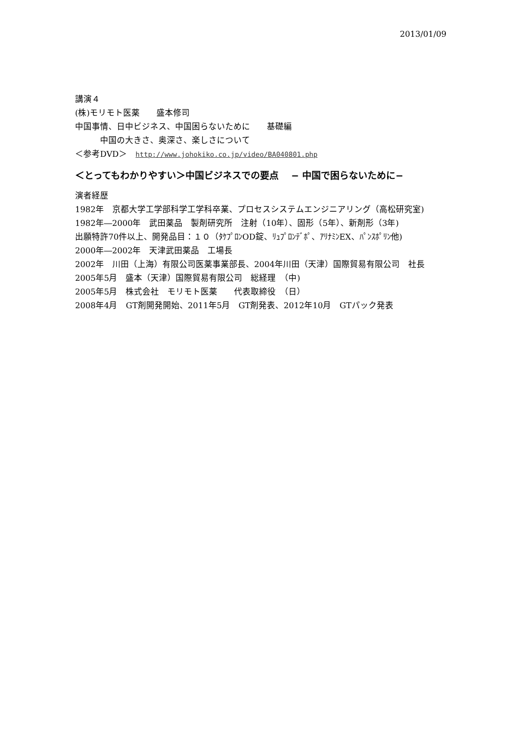2013/01/09
講演４
(株)モリモト医薬　　盛本修司
中国事情、日中ビジネス、中国困らないために　　基礎編
　　　中国の大きさ、奥深さ、楽しさについて
＜参考DVD＞ http://www.johokiko.co.jp/video/BA040801.php
＜とってもわかりやすい＞中国ビジネスでの要点　 − 中国で困らないために−
演者経歴
1982年　京都大学工学部科学工学科卒業、プロセスシステムエンジニアリング（高松研究室)
1982年―2000年　武田薬品　製剤研究所　注射（10年）、固形（5年）、新剤形（3年)
出願特許70件以上、開発品目：１０（ﾀｹﾌﾟﾛﾝOD錠、ﾘｭﾌﾟﾛﾝﾃﾞﾎﾟ、ｱﾘﾅﾐﾝEX、ﾊﾟﾝｽﾎﾟﾘﾝ他)
2000年―2002年　天津武田薬品　工場長
2002年　川田（上海）有限公司医薬事業部長、2004年川田（天津）国際貿易有限公司　社長
2005年5月　盛本（天津）国際貿易有限公司　総経理　（中)
2005年5月　株式会社　モリモト医薬　　代表取締役　（日）
2008年4月　GT剤開発開始、2011年5月　GT剤発表、2012年10月　GTパック発表